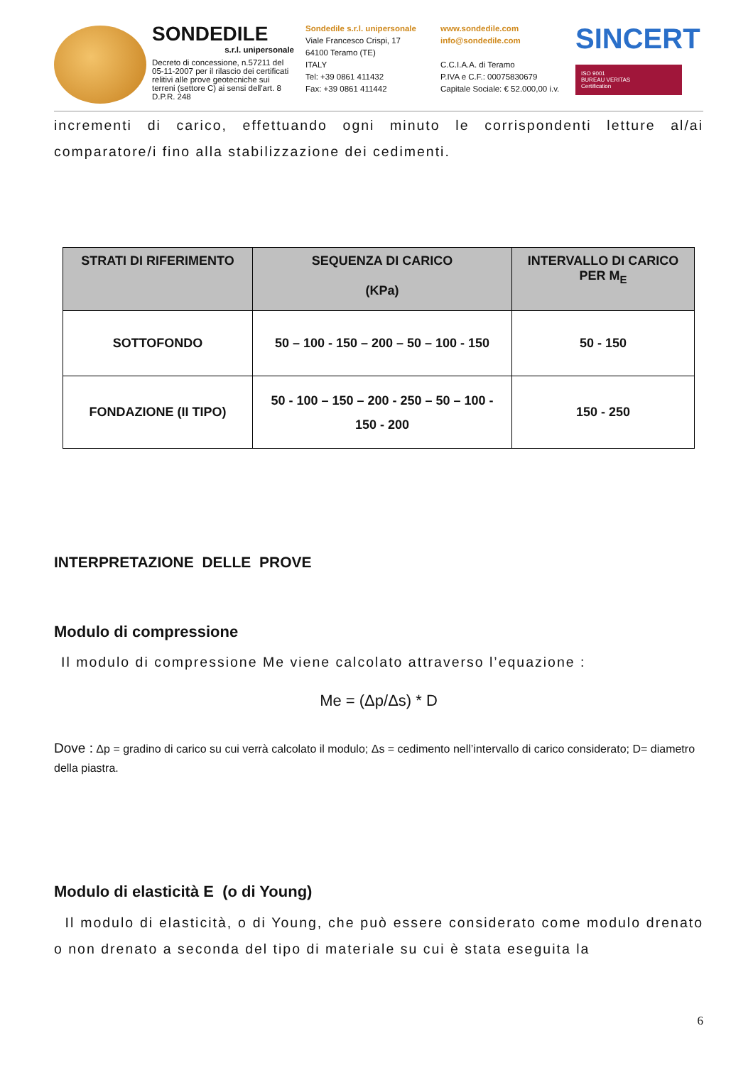SONDEDILE
s.r.l. unipersonale
Decreto di concessione, n.57211 del 05-11-2007 per il rilascio dei certificati relitivi alle prove geotecniche sui terreni (settore C) ai sensi dell'art. 8 D.P.R. 248
Sondedile s.r.l. unipersonale
Viale Francesco Crispi, 17
64100 Teramo (TE)
ITALY
Tel: +39 0861 411432
Fax: +39 0861 411442
www.sondedile.com
info@sondedile.com
C.C.I.A.A. di Teramo
P.IVA e C.F.: 00075830679
Capitale Sociale: € 52.000,00 i.v.
SINCERT
ISO 9001
BUREAU VERITAS
Certification
incrementi di carico, effettuando ogni minuto le corrispondenti letture al/ai comparatore/i fino alla stabilizzazione dei cedimenti.
| STRATI DI RIFERIMENTO | SEQUENZA DI CARICO (KPa) | INTERVALLO DI CARICO PER M<sub>E</sub> |
| --- | --- | --- |
| SOTTOFONDO | 50 – 100 - 150 – 200 – 50 – 100 - 150 | 50 - 150 |
| FONDAZIONE (II TIPO) | 50 - 100 – 150 – 200 - 250 – 50 – 100 - 150 - 200 | 150 - 250 |
INTERPRETAZIONE DELLE PROVE
Modulo di compressione
Il modulo di compressione Me viene calcolato attraverso l’equazione :
Me = (Δp/Δs) * D
Dove : Δp = gradino di carico su cui verrà calcolato il modulo; Δs = cedimento nell’intervallo di carico considerato; D= diametro della piastra.
Modulo di elasticità E (o di Young)
Il modulo di elasticità, o di Young, che può essere considerato come modulo drenato o non drenato a seconda del tipo di materiale su cui è stata eseguita la
6